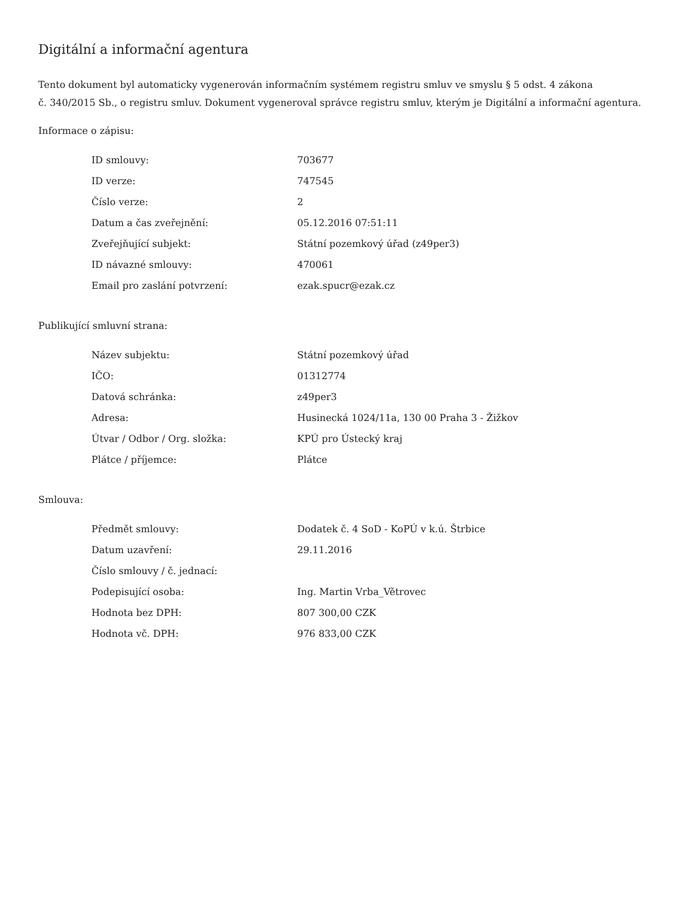Digitální a informační agentura
Tento dokument byl automaticky vygenerován informačním systémem registru smluv ve smyslu § 5 odst. 4 zákona
č. 340/2015 Sb., o registru smluv. Dokument vygeneroval správce registru smluv, kterým je Digitální a informační agentura.
Informace o zápisu:
| ID smlouvy: | 703677 |
| ID verze: | 747545 |
| Číslo verze: | 2 |
| Datum a čas zveřejnění: | 05.12.2016 07:51:11 |
| Zveřejňující subjekt: | Státní pozemkový úřad (z49per3) |
| ID návazné smlouvy: | 470061 |
| Email pro zaslání potvrzení: | ezak.spucr@ezak.cz |
Publikující smluvní strana:
| Název subjektu: | Státní pozemkový úřad |
| IČO: | 01312774 |
| Datová schránka: | z49per3 |
| Adresa: | Husinecká 1024/11a, 130 00 Praha 3 - Žižkov |
| Útvar / Odbor / Org. složka: | KPÚ pro Ústecký kraj |
| Plátce / příjemce: | Plátce |
Smlouva:
| Předmět smlouvy: | Dodatek č. 4 SoD - KoPÚ v k.ú. Štrbice |
| Datum uzavření: | 29.11.2016 |
| Číslo smlouvy / č. jednací: | |
| Podepisující osoba: | Ing. Martin Vrba_Větrovec |
| Hodnota bez DPH: | 807 300,00 CZK |
| Hodnota vč. DPH: | 976 833,00 CZK |